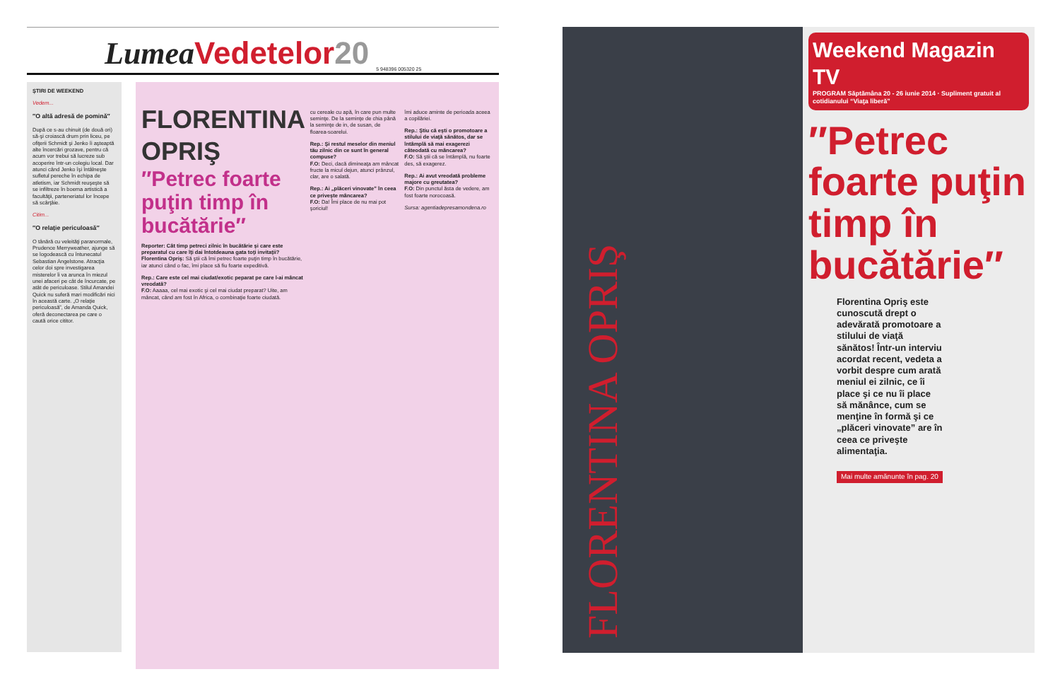LumeaVedetelor 20
5 948396 005320 25
ŞTIRI DE WEEKEND
Vedem...
″O altă adresă de pomină″
După ce s-au chinuit (de două ori) să-şi croiască drum prin liceu, pe ofiţerii Schmidt şi Jenko îi aşteaptă alte încercări grozave, pentru că acum vor trebui să lucreze sub acoperire într-un colegiu local. Dar atunci când Jenko îşi întâlneşte sufletul pereche în echipa de atletism, iar Schmidt reuşeşte să se infiltreze în boema artistică a facultăţii, parteneriatul lor începe să scârţâie.
Citim...
″O relaţie periculoasă″
O tânără cu veleităţi paranormale, Prudence Merryweather, ajunge să se logodească cu întunecatul Sebastian Angelstone. Atracţia celor doi spre investigarea misterelor îi va arunca în miezul unei afaceri pe cât de încurcate, pe atât de periculoase. Stilul Amandei Quick nu suferă mari modificări nici în această carte. „O relaţie periculoasă”, de Amanda Quick, oferă deconectarea pe care o caută orice cititor.
FLORENTINA OPRIŞ
″Petrec foarte puţin timp în bucătărie″
Reporter: Cât timp petreci zilnic în bucătărie şi care este preparatul cu care îţi dai întotdeauna gata toţi invitaţii?
Florentina Opriş: Să ştii că îmi petrec foarte puţin timp în bucătărie, iar atunci când o fac, îmi place să fiu foarte expeditivă.
Rep.: Care este cel mai ciudat/exotic peparat pe care l-ai mâncat vreodată?
F.O: Aaaaa, cel mai exotic şi cel mai ciudat preparat? Uite, am mâncat, când am fost în Africa, o combinaţie foarte ciudată.
cu cereale cu apă, în care pun multe seminţe. De la seminţe de chia până la seminţe de in, de susan, de floarea-soarelui.
Rep.: Şi restul meselor din meniul tău zilnic din ce sunt în general compuse?
F.O: Deci, dacă dimineaţa am mâncat fructe la micul dejun, atunci prânzul, clar, are o salată.
Rep.: Ai „plăceri vinovate” în ceea ce priveşte mâncarea?
F.O: Da! Îmi place de nu mai pot şoriciul!
îmi aduce aminte de perioada aceea a copilăriei.
Rep.: Ştiu că eşti o promotoare a stilului de viaţă sănătos, dar se întâmplă să mai exagerezi câteodată cu mâncarea?
F.O: Să ştii că se întâmplă, nu foarte des, să exagerez.
Rep.: Ai avut vreodată probleme majore cu greutatea?
F.O: Din punctul ăsta de vedere, am fost foarte norocoasă.
Sursa: agentiadepresamondena.ro
FLORENTINA OPRIŞ
Weekend Magazin TV
PROGRAM Săptămâna 20 - 26 iunie 2014 · Supliment gratuit al cotidianului “Viaţa liberă”
″Petrec foarte puţin timp în bucătărie″
Florentina Opriş este cunoscută drept o adevărată promotoare a stilului de viaţă sănătos! Într-un interviu acordat recent, vedeta a vorbit despre cum arată meniul ei zilnic, ce îi place şi ce nu îi place să mănânce, cum se menţine în formă şi ce „plăceri vinovate” are în ceea ce priveşte alimentaţia.
Mai multe amănunte în pag. 20